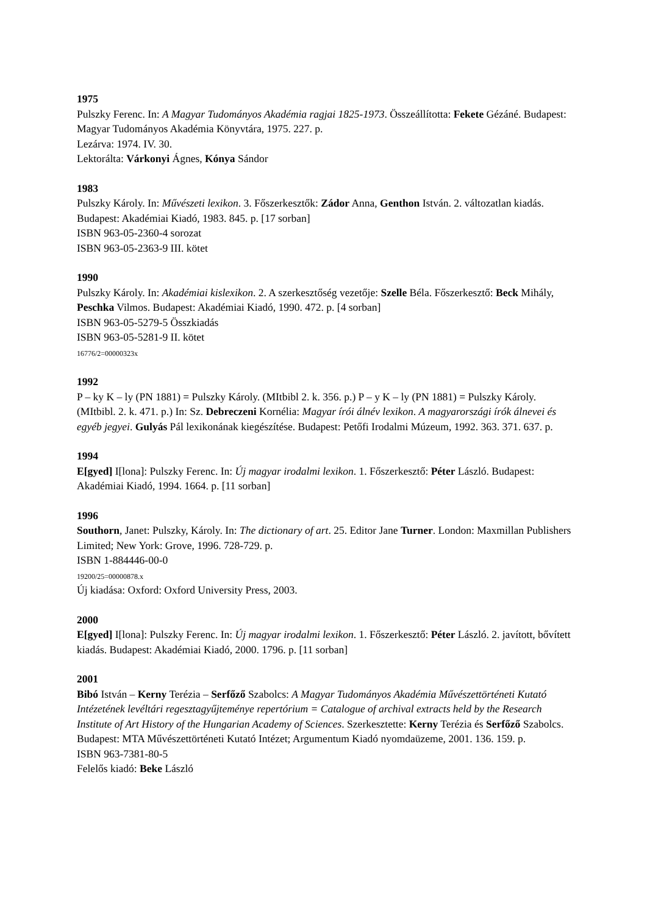1975
Pulszky Ferenc. In: A Magyar Tudományos Akadémia ragjai 1825-1973. Összeállította: Fekete Gézáné. Budapest: Magyar Tudományos Akadémia Könyvtára, 1975. 227. p.
Lezárva: 1974. IV. 30.
Lektorálta: Várkonyi Ágnes, Kónya Sándor
1983
Pulszky Károly. In: Művészeti lexikon. 3. Főszerkesztők: Zádor Anna, Genthon István. 2. változatlan kiadás. Budapest: Akadémiai Kiadó, 1983. 845. p. [17 sorban]
ISBN 963-05-2360-4 sorozat
ISBN 963-05-2363-9 III. kötet
1990
Pulszky Károly. In: Akadémiai kislexikon. 2. A szerkesztőség vezetője: Szelle Béla. Főszerkesztő: Beck Mihály, Peschka Vilmos. Budapest: Akadémiai Kiadó, 1990. 472. p. [4 sorban]
ISBN 963-05-5279-5 Összkiadás
ISBN 963-05-5281-9 II. kötet
16776/2=00000323x
1992
P – ky K – ly (PN 1881) = Pulszky Károly. (MItbibl 2. k. 356. p.) P – y K – ly (PN 1881) = Pulszky Károly. (MItbibl. 2. k. 471. p.) In: Sz. Debreczeni Kornélia: Magyar írói álnév lexikon. A magyarországi írók álnevei és egyéb jegyei. Gulyás Pál lexikonának kiegészítése. Budapest: Petőfi Irodalmi Múzeum, 1992. 363. 371. 637. p.
1994
E[gyed] I[lona]: Pulszky Ferenc. In: Új magyar irodalmi lexikon. 1. Főszerkesztő: Péter László. Budapest: Akadémiai Kiadó, 1994. 1664. p. [11 sorban]
1996
Southorn, Janet: Pulszky, Károly. In: The dictionary of art. 25. Editor Jane Turner. London: Maxmillan Publishers Limited; New York: Grove, 1996. 728-729. p.
ISBN 1-884446-00-0
19200/25=00000878.x
Új kiadása: Oxford: Oxford University Press, 2003.
2000
E[gyed] I[lona]: Pulszky Ferenc. In: Új magyar irodalmi lexikon. 1. Főszerkesztő: Péter László. 2. javított, bővített kiadás. Budapest: Akadémiai Kiadó, 2000. 1796. p. [11 sorban]
2001
Bibó István – Kerny Terézia – Serfőző Szabolcs: A Magyar Tudományos Akadémia Művészettörténeti Kutató Intézetének levéltári regesztagyűjteménye repertórium = Catalogue of archival extracts held by the Research Institute of Art History of the Hungarian Academy of Sciences. Szerkesztette: Kerny Terézia és Serfőző Szabolcs. Budapest: MTA Művészettörténeti Kutató Intézet; Argumentum Kiadó nyomdaüzeme, 2001. 136. 159. p.
ISBN 963-7381-80-5
Felelős kiadó: Beke László